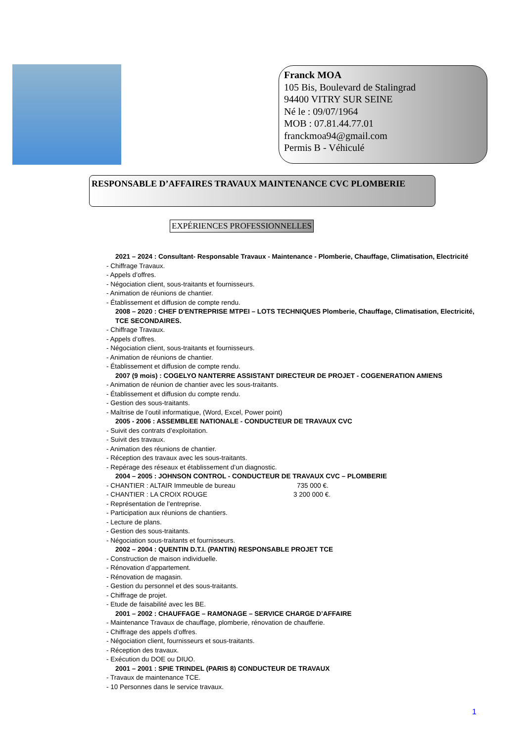Franck MOA
105 Bis, Boulevard de Stalingrad
94400 VITRY SUR SEINE
Né le : 09/07/1964
MOB : 07.81.44.77.01
franckmoa94@gmail.com
Permis B - Véhiculé
RESPONSABLE D’AFFAIRES TRAVAUX MAINTENANCE CVC PLOMBERIE
EXPÉRIENCES PROFESSIONNELLES
2021 – 2024 : Consultant- Responsable Travaux - Maintenance - Plomberie, Chauffage, Climatisation, Electricité
- Chiffrage Travaux.
- Appels d’offres.
- Négociation client, sous-traitants et fournisseurs.
- Animation de réunions de chantier.
- Établissement et diffusion de compte rendu.
2008 – 2020 : CHEF D'ENTREPRISE MTPEI – LOTS TECHNIQUES Plomberie, Chauffage, Climatisation, Electricité, TCE SECONDAIRES.
- Chiffrage Travaux.
- Appels d’offres.
- Négociation client, sous-traitants et fournisseurs.
- Animation de réunions de chantier.
- Établissement et diffusion de compte rendu.
2007 (9 mois) : COGELYO NANTERRE ASSISTANT DIRECTEUR DE PROJET - COGENERATION AMIENS
- Animation de réunion de chantier avec les sous-traitants.
- Établissement et diffusion du compte rendu.
- Gestion des sous-traitants.
- Maîtrise de l’outil informatique, (Word, Excel, Power point)
2005 - 2006 : ASSEMBLEE NATIONALE - CONDUCTEUR DE TRAVAUX CVC
- Suivit des contrats d’exploitation.
- Suivit des travaux.
- Animation des réunions de chantier.
- Réception des travaux avec les sous-traitants.
- Repérage des réseaux et établissement d’un diagnostic.
2004 – 2005 : JOHNSON CONTROL - CONDUCTEUR DE TRAVAUX CVC – PLOMBERIE
- CHANTIER : ALTAIR Immeuble de bureau 735 000 €.
- CHANTIER : LA CROIX ROUGE 3 200 000 €.
- Représentation de l’entreprise.
- Participation aux réunions de chantiers.
- Lecture de plans.
- Gestion des sous-traitants.
- Négociation sous-traitants et fournisseurs.
2002 – 2004 : QUENTIN D.T.I. (PANTIN) RESPONSABLE PROJET TCE
- Construction de maison individuelle.
- Rénovation d’appartement.
- Rénovation de magasin.
- Gestion du personnel et des sous-traitants.
- Chiffrage de projet.
- Etude de faisabilité avec les BE.
2001 – 2002 : CHAUFFAGE – RAMONAGE – SERVICE CHARGE D’AFFAIRE
- Maintenance Travaux de chauffage, plomberie, rénovation de chaufferie.
- Chiffrage des appels d’offres.
- Négociation client, fournisseurs et sous-traitants.
- Réception des travaux.
- Exécution du DOE ou DIUO.
2001 – 2001 : SPIE TRINDEL (PARIS 8) CONDUCTEUR DE TRAVAUX
- Travaux de maintenance TCE.
- 10 Personnes dans le service travaux.
1